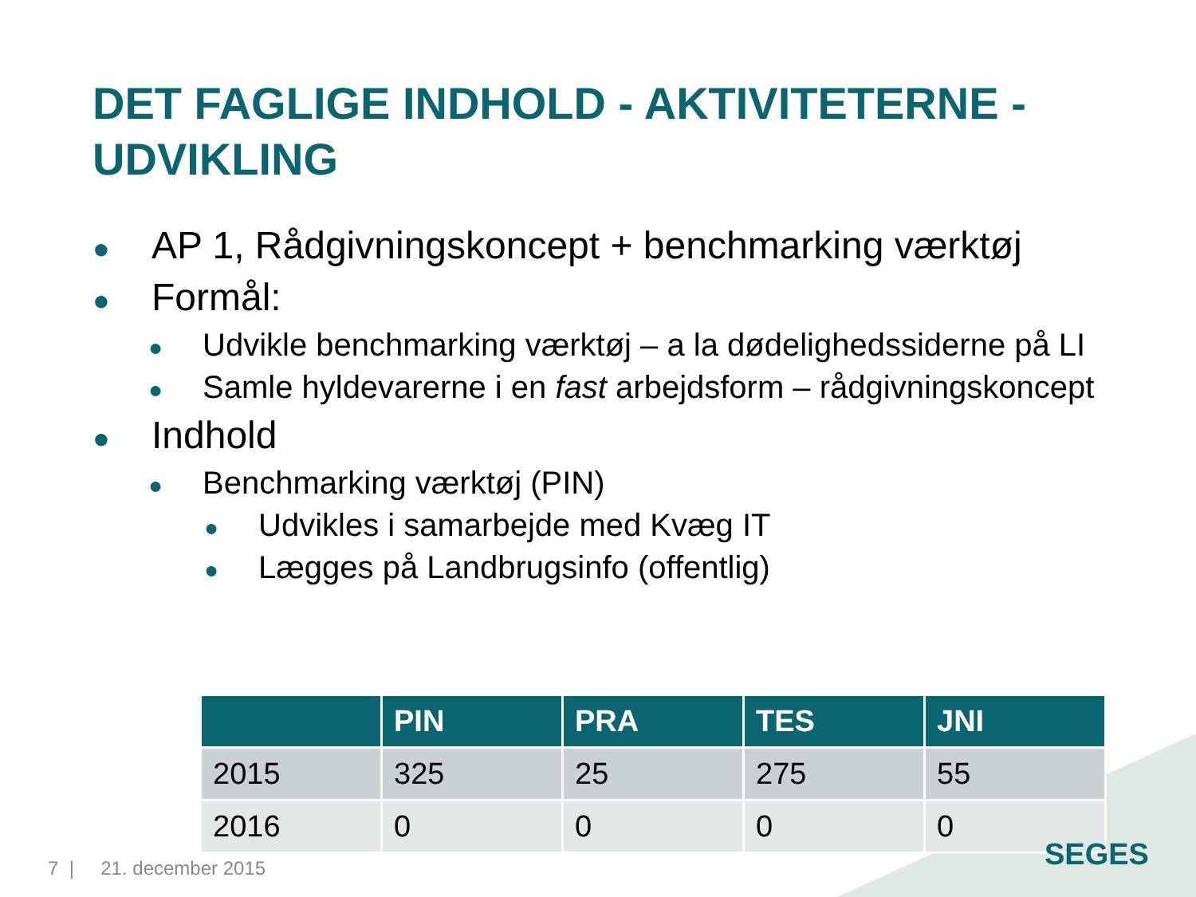DET FAGLIGE INDHOLD - AKTIVITETERNE - UDVIKLING
● AP 1, Rådgivningskoncept + benchmarking værktøj
● Formål:
● Udvikle benchmarking værktøj – a la dødelighedssiderne på LI
● Samle hyldevarerne i en fast arbejdsform – rådgivningskoncept
● Indhold
● Benchmarking værktøj (PIN)
● Udvikles i samarbejde med Kvæg IT
● Lægges på Landbrugsinfo (offentlig)
| | PIN | PRA | TES | JNI |
| --- | --- | --- | --- | --- |
| 2015 | 325 | 25 | 275 | 55 |
| 2016 | 0 | 0 | 0 | 0 |
7 | 21. december 2015 SEGES